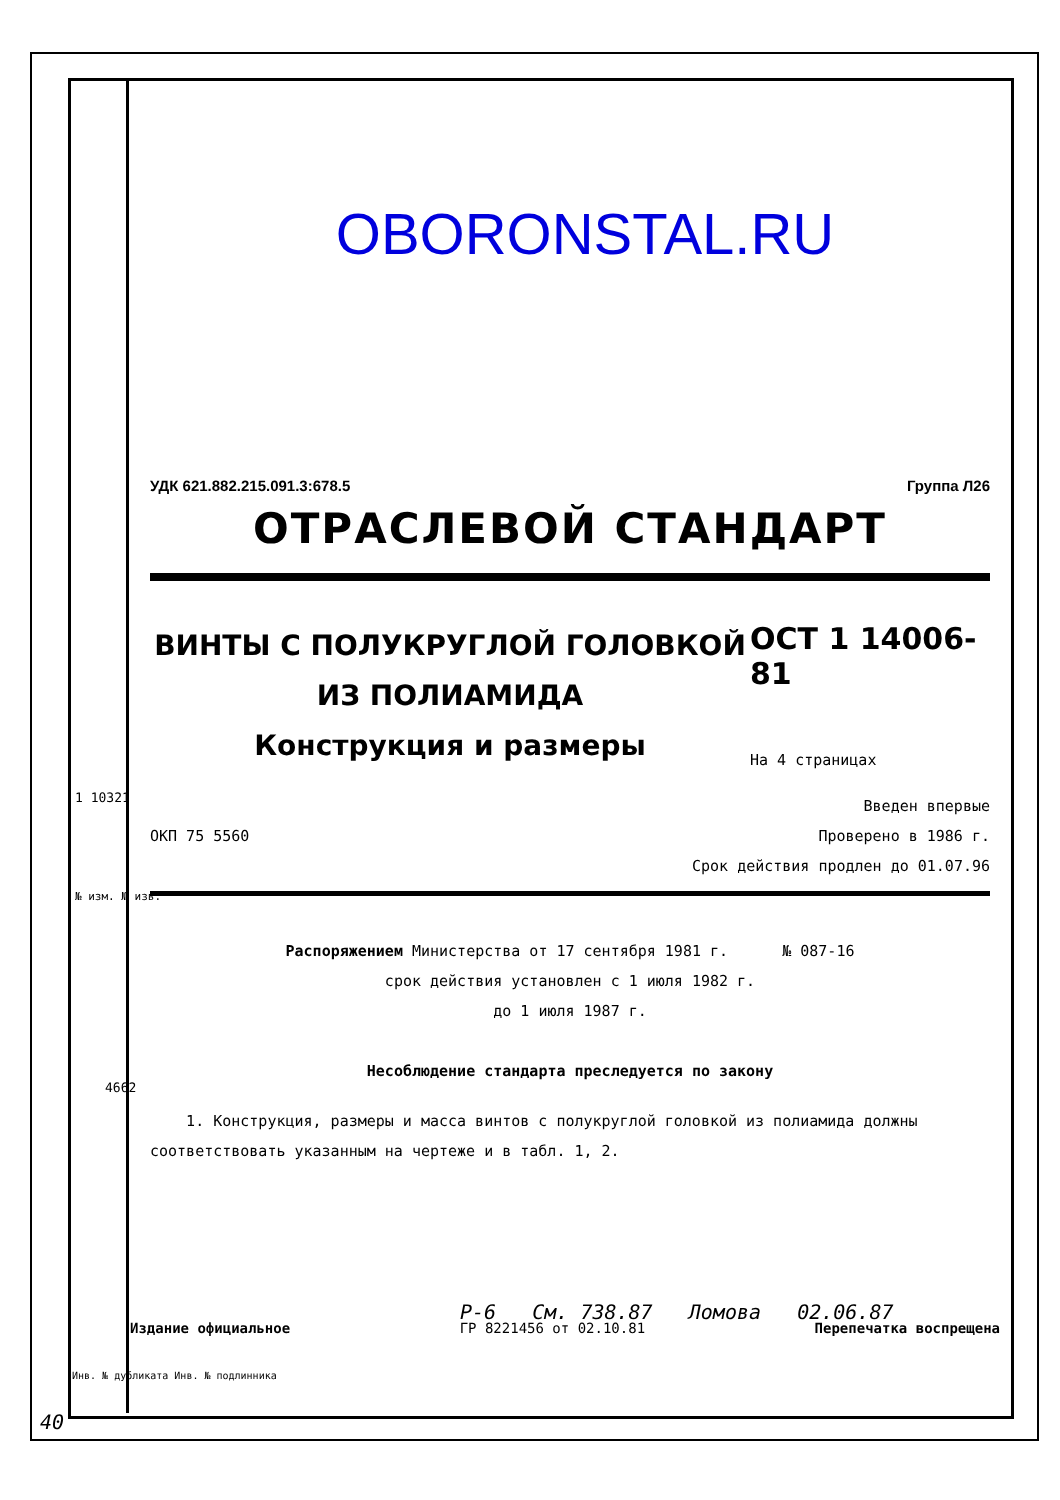OBORONSTAL.RU
УДК 621.882.215.091.3:678.5 Группа Л26
ОТРАСЛЕВОЙ СТАНДАРТ
ВИНТЫ С ПОЛУКРУГЛОЙ ГОЛОВКОЙ
ИЗ ПОЛИАМИДА
Конструкция и размеры
ОСТ 1 14006-81
На 4 страницах
ОКП 75 5560 Введен впервые
Проверено в 1986 г.
Срок действия продлен до 01.07.96
Распоряжением Министерства от 17 сентября 1981 г. № 087-16
срок действия установлен с 1 июля 1982 г.
до 1 июля 1987 г.
Несоблюдение стандарта преследуется по закону
1. Конструкция, размеры и масса винтов с полукруглой головкой из полиамида должны соответствовать указанным на чертеже и в табл. 1, 2.
Р-6 См. 738.87 Ломова 02.06.87
Издание официальное ГР 8221456 от 02.10.81 Перепечатка воспрещена
1 10321
№ изм. № изв.
4662
Инв. № дубликата Инв. № подлинника
40